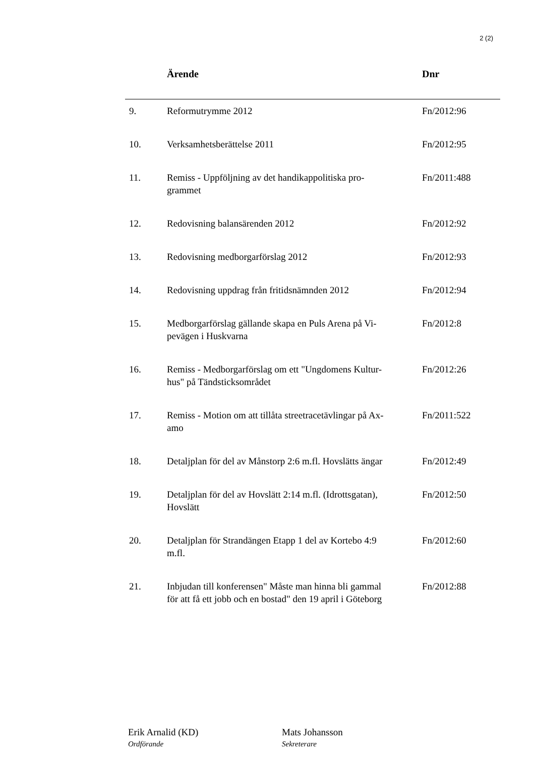2 (2)
| | Ärende | Dnr |
| --- | --- | --- |
| 9. | Reformutrymme 2012 | Fn/2012:96 |
| 10. | Verksamhetsberättelse 2011 | Fn/2012:95 |
| 11. | Remiss - Uppföljning av det handikappolitiska pro- grammet | Fn/2011:488 |
| 12. | Redovisning balansärenden 2012 | Fn/2012:92 |
| 13. | Redovisning medborgarförslag 2012 | Fn/2012:93 |
| 14. | Redovisning uppdrag från fritidsnämnden 2012 | Fn/2012:94 |
| 15. | Medborgarförslag gällande skapa en Puls Arena på Vi- pevägen i Huskvarna | Fn/2012:8 |
| 16. | Remiss - Medborgarförslag om ett "Ungdomens Kultur- hus" på Tändsticksområdet | Fn/2012:26 |
| 17. | Remiss - Motion om att tillåta streetracetävlingar på Ax- amo | Fn/2011:522 |
| 18. | Detaljplan för del av Månstorp 2:6 m.fl. Hovslätts ängar | Fn/2012:49 |
| 19. | Detaljplan för del av Hovslätt 2:14 m.fl. (Idrottsgatan), Hovslätt | Fn/2012:50 |
| 20. | Detaljplan för Strandängen Etapp 1 del av Kortebo 4:9 m.fl. | Fn/2012:60 |
| 21. | Inbjudan till konferensen" Måste man hinna bli gammal för att få ett jobb och en bostad" den 19 april i Göteborg | Fn/2012:88 |
Erik Arnalid (KD)
Ordförande
Mats Johansson
Sekreterare